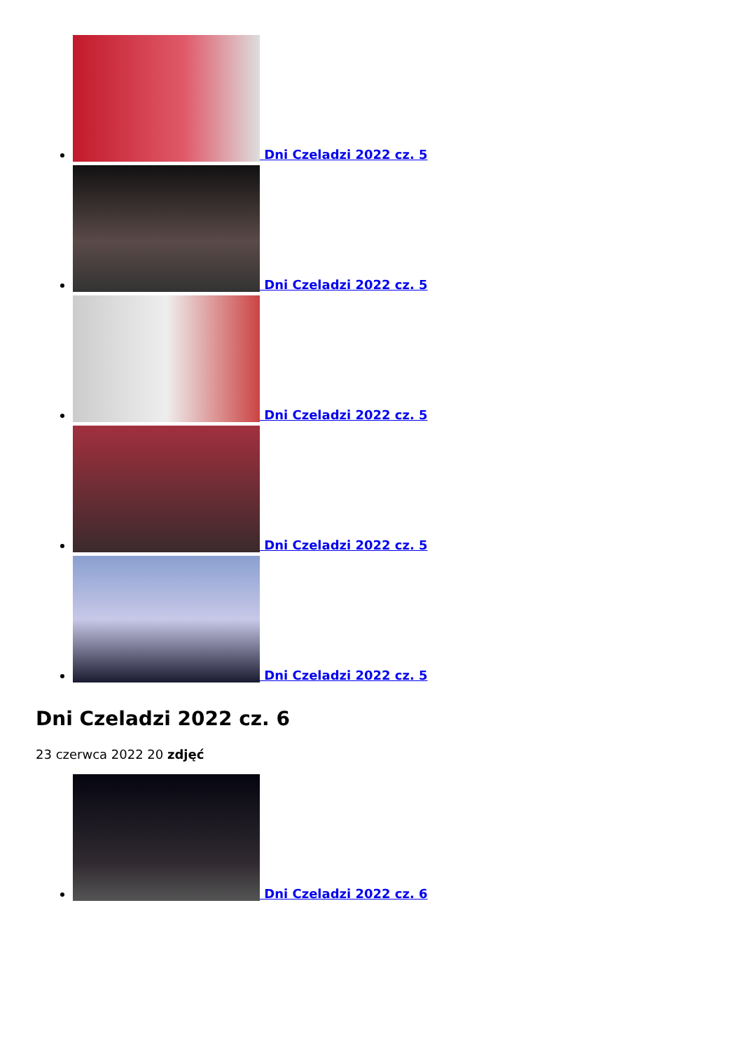Dni Czeladzi 2022 cz. 5
Dni Czeladzi 2022 cz. 5
Dni Czeladzi 2022 cz. 5
Dni Czeladzi 2022 cz. 5
Dni Czeladzi 2022 cz. 5
Dni Czeladzi 2022 cz. 6
23 czerwca 2022 20 zdjęć
Dni Czeladzi 2022 cz. 6